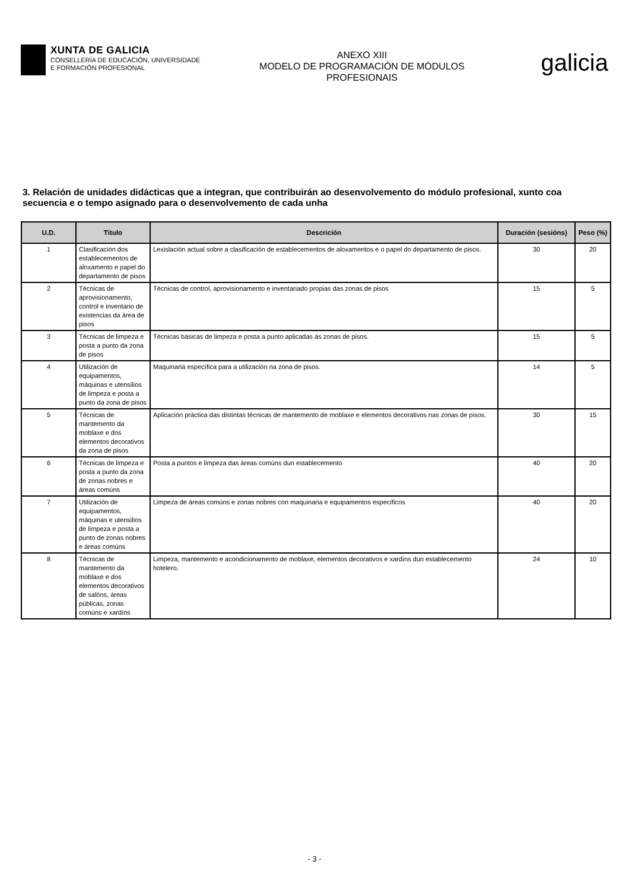XUNTA DE GALICIA
CONSELLERÍA DE EDUCACIÓN, UNIVERSIDADE
E FORMACIÓN PROFESIONAL
ANEXO XIII
MODELO DE PROGRAMACIÓN DE MÓDULOS
PROFESIONAIS
galicia
3. Relación de unidades didácticas que a integran, que contribuirán ao desenvolvemento do módulo profesional, xunto coa secuencia e o tempo asignado para o desenvolvemento de cada unha
| U.D. | Título | Descrición | Duración (sesións) | Peso (%) |
| --- | --- | --- | --- | --- |
| 1 | Clasificación dos establecementos de aloxamento e papel do departamento de pisos | Lexislación actual sobre a clasificación de establecementos de aloxamentos e o papel do departamento de pisos. | 30 | 20 |
| 2 | Técnicas de aprovisionamento, control e inventario de existencias da área de pisos | Técnicas de control, aprovisionamento e inventariado propias das zonas de pisos | 15 | 5 |
| 3 | Técnicas de limpeza e posta a punto da zona de pisos | Técnicas básicas de limpeza e posta a punto aplicadas ás zonas de pisos. | 15 | 5 |
| 4 | Utilización de equipamentos, máquinas e utensilios de limpeza e posta a punto da zona de pisos | Maquinaria específica para a utilización na zona de pisos. | 14 | 5 |
| 5 | Técnicas de mantemento da moblaxe e dos elementos decorativos da zona de pisos | Aplicación práctica das distintas técnicas de mantemento de moblaxe e elementos decorativos nas zonas de pisos. | 30 | 15 |
| 6 | Técnicas de limpeza e posta a punto da zona de zonas nobres e áreas comúns | Posta a puntos e limpeza das áreas comúns dun establecemento | 40 | 20 |
| 7 | Utilización de equipamentos, máquinas e utensilios de limpeza e posta a punto de zonas nobres e áreas comúns | Limpeza de áreas comúns e zonas nobres con maquinaria e equipamentos específicos | 40 | 20 |
| 8 | Técnicas de mantemento da moblaxe e dos elementos decorativos de salóns, áreas públicas, zonas comúns e xardíns | Limpeza, mantemento e acondicionamento de moblaxe, elementos decorativos e xardíns dun establecemento hotelero. | 24 | 10 |
- 3 -